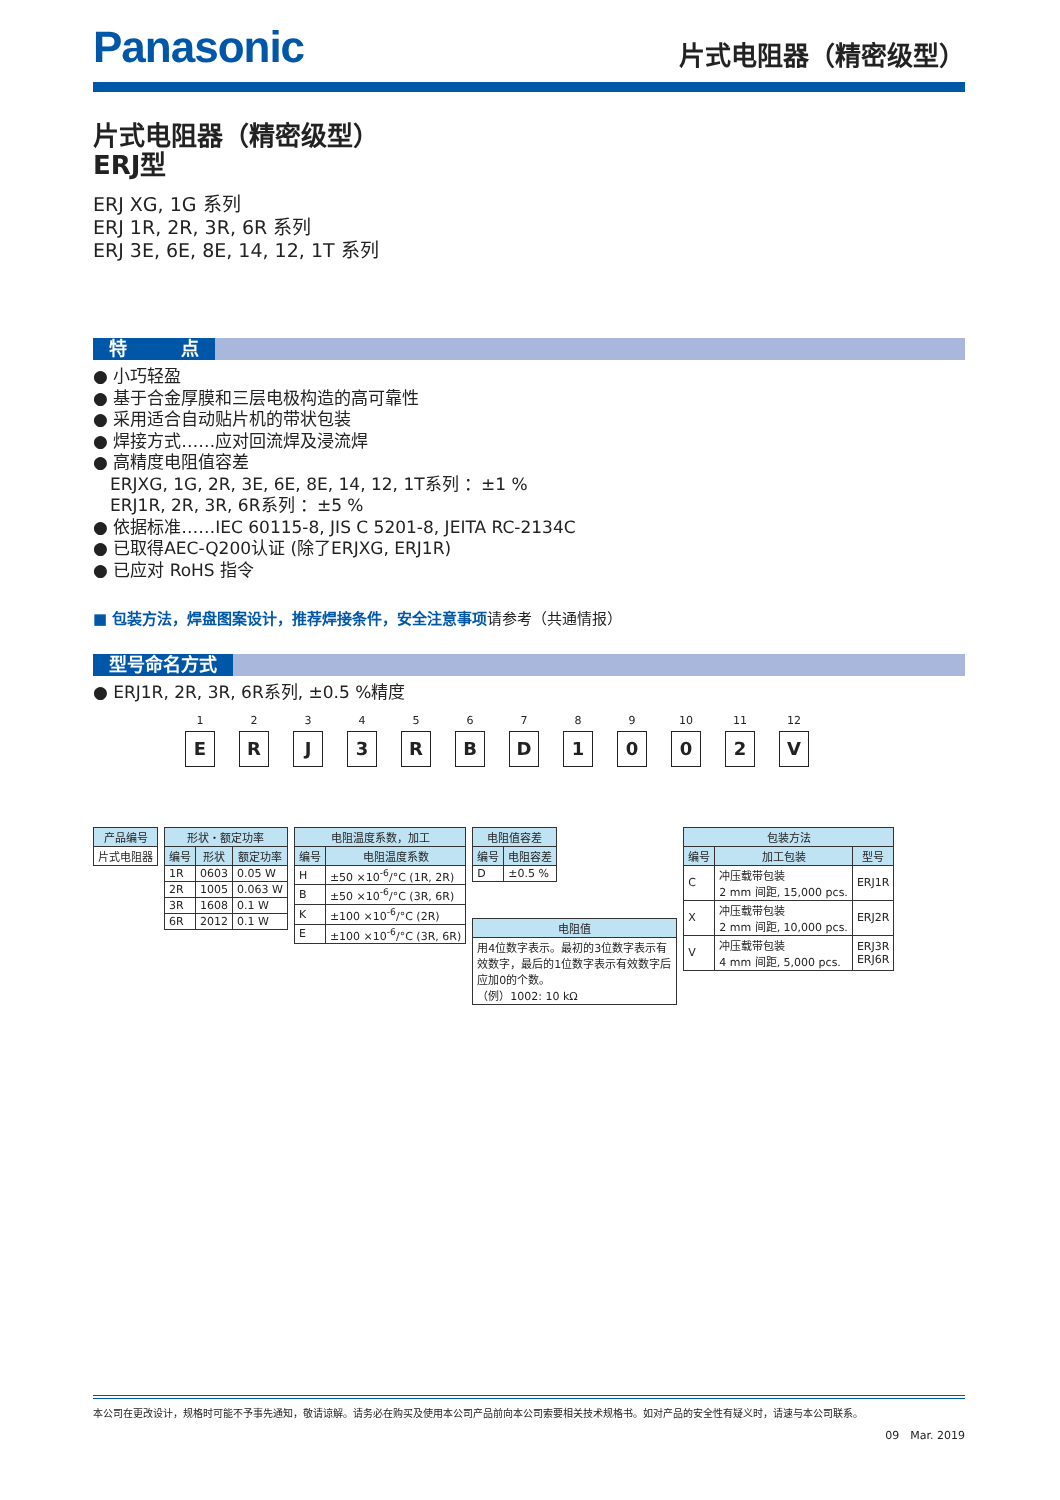Panasonic
片式电阻器（精密级型）
片式电阻器（精密级型）
ERJ型
ERJ XG, 1G 系列
ERJ 1R, 2R, 3R, 6R 系列
ERJ 3E, 6E, 8E, 14, 12, 1T 系列
特　　　点
● 小巧轻盈
● 基于合金厚膜和三层电极构造的高可靠性
● 采用适合自动贴片机的带状包装
● 焊接方式……应对回流焊及浸流焊
● 高精度电阻值容差
　ERJXG, 1G, 2R, 3E, 6E, 8E, 14, 12, 1T系列 ：±1 %
　ERJ1R, 2R, 3R, 6R系列 ：±5 %
● 依据标准……IEC 60115-8, JIS C 5201-8, JEITA RC-2134C
● 已取得AEC-Q200认证 (除了ERJXG, ERJ1R)
● 已应对 RoHS 指令
■ 包装方法，焊盘图案设计，推荐焊接条件，安全注意事项请参考（共通情报）
型号命名方式
● ERJ1R, 2R, 3R, 6R系列, ±0.5 %精度
1
E
2
R
3
J
4
3
5
R
6
B
7
D
8
1
9
0
10
0
11
2
12
V
| 产品编号 |
| --- |
| 片式电阻器 |
| 形状・额定功率 | | |
| --- | --- | --- |
| 编号 | 形状 | 额定功率 |
| 1R | 0603 | 0.05 W |
| 2R | 1005 | 0.063 W |
| 3R | 1608 | 0.1 W |
| 6R | 2012 | 0.1 W |
| 电阻温度系数，加工 | |
| --- | --- |
| 编号 | 电阻温度系数 |
| H | ±50 ×10<sup>-6</sup>/°C (1R, 2R) |
| B | ±50 ×10<sup>-6</sup>/°C (3R, 6R) |
| K | ±100 ×10<sup>-6</sup>/°C (2R) |
| E | ±100 ×10<sup>-6</sup>/°C (3R, 6R) |
| 电阻值容差 | |
| --- | --- |
| 编号 | 电阻容差 |
| D | ±0.5 % |
| 电阻值 |
| --- |
| 用4位数字表示。最初的3位数字表示有效数字，最后的1位数字表示有效数字后应加0的个数。 （例）1002: 10 kΩ |
| 包装方法 | | |
| --- | --- | --- |
| 编号 | 加工包装 | 型号 |
| C | 冲压载带包装 2 mm 间距, 15,000 pcs. | ERJ1R |
| X | 冲压载带包装 2 mm 间距, 10,000 pcs. | ERJ2R |
| V | 冲压载带包装 4 mm 间距, 5,000 pcs. | ERJ3R ERJ6R |
本公司在更改设计，规格时可能不予事先通知，敬请谅解。请务必在购买及使用本公司产品前向本公司索要相关技术规格书。如对产品的安全性有疑义时，请速与本公司联系。
09　Mar. 2019